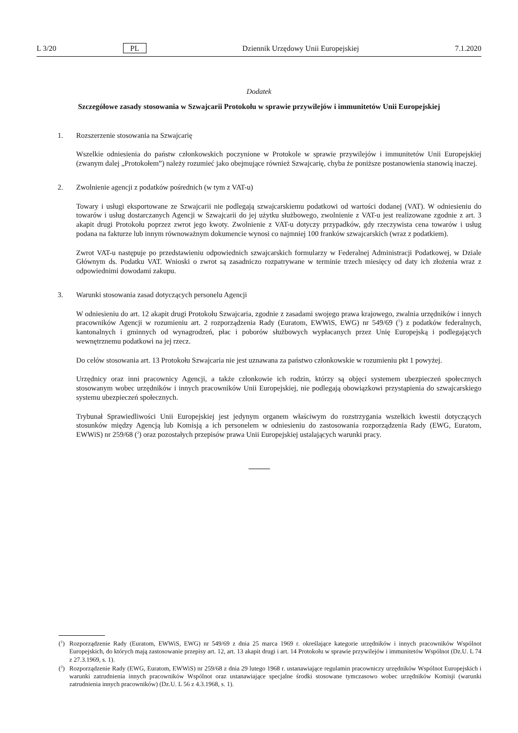L 3/20 PL Dziennik Urzędowy Unii Europejskiej 7.1.2020
Dodatek
Szczegółowe zasady stosowania w Szwajcarii Protokołu w sprawie przywilejów i immunitetów Unii Europejskiej
1. Rozszerzenie stosowania na Szwajcarię
Wszelkie odniesienia do państw członkowskich poczynione w Protokole w sprawie przywilejów i immunitetów Unii Europejskiej (zwanym dalej „Protokołem”) należy rozumieć jako obejmujące również Szwajcarię, chyba że poniższe postanowienia stanowią inaczej.
2. Zwolnienie agencji z podatków pośrednich (w tym z VAT-u)
Towary i usługi eksportowane ze Szwajcarii nie podlegają szwajcarskiemu podatkowi od wartości dodanej (VAT). W odniesieniu do towarów i usług dostarczanych Agencji w Szwajcarii do jej użytku służbowego, zwolnienie z VAT-u jest realizowane zgodnie z art. 3 akapit drugi Protokołu poprzez zwrot jego kwoty. Zwolnienie z VAT-u dotyczy przypadków, gdy rzeczywista cena towarów i usług podana na fakturze lub innym równoważnym dokumencie wynosi co najmniej 100 franków szwajcarskich (wraz z podatkiem).
Zwrot VAT-u następuje po przedstawieniu odpowiednich szwajcarskich formularzy w Federalnej Administracji Podatkowej, w Dziale Głównym ds. Podatku VAT. Wnioski o zwrot są zasadniczo rozpatrywane w terminie trzech miesięcy od daty ich złożenia wraz z odpowiednimi dowodami zakupu.
3. Warunki stosowania zasad dotyczących personelu Agencji
W odniesieniu do art. 12 akapit drugi Protokołu Szwajcaria, zgodnie z zasadami swojego prawa krajowego, zwalnia urzędników i innych pracowników Agencji w rozumieniu art. 2 rozporządzenia Rady (Euratom, EWWiS, EWG) nr 549/69 (<sup>1</sup>) z podatków federalnych, kantonalnych i gminnych od wynagrodzeń, płac i poborów służbowych wypłacanych przez Unię Europejską i podlegających wewnętrznemu podatkowi na jej rzecz.
Do celów stosowania art. 13 Protokołu Szwajcaria nie jest uznawana za państwo członkowskie w rozumieniu pkt 1 powyżej.
Urzędnicy oraz inni pracownicy Agencji, a także członkowie ich rodzin, którzy są objęci systemem ubezpieczeń społecznych stosowanym wobec urzędników i innych pracowników Unii Europejskiej, nie podlegają obowiązkowi przystąpienia do szwajcarskiego systemu ubezpieczeń społecznych.
Trybunał Sprawiedliwości Unii Europejskiej jest jedynym organem właściwym do rozstrzygania wszelkich kwestii dotyczących stosunków między Agencją lub Komisją a ich personelem w odniesieniu do zastosowania rozporządzenia Rady (EWG, Euratom, EWWiS) nr 259/68 (<sup>2</sup>) oraz pozostałych przepisów prawa Unii Europejskiej ustalających warunki pracy.
(<sup>1</sup>) Rozporządzenie Rady (Euratom, EWWiS, EWG) nr 549/69 z dnia 25 marca 1969 r. określające kategorie urzędników i innych pracowników Wspólnot Europejskich, do których mają zastosowanie przepisy art. 12, art. 13 akapit drugi i art. 14 Protokołu w sprawie przywilejów i immunitetów Wspólnot (Dz.U. L 74 z 27.3.1969, s. 1).
(<sup>2</sup>) Rozporządzenie Rady (EWG, Euratom, EWWiS) nr 259/68 z dnia 29 lutego 1968 r. ustanawiające regulamin pracowniczy urzędników Wspólnot Europejskich i warunki zatrudnienia innych pracowników Wspólnot oraz ustanawiające specjalne środki stosowane tymczasowo wobec urzędników Komisji (warunki zatrudnienia innych pracowników) (Dz.U. L 56 z 4.3.1968, s. 1).